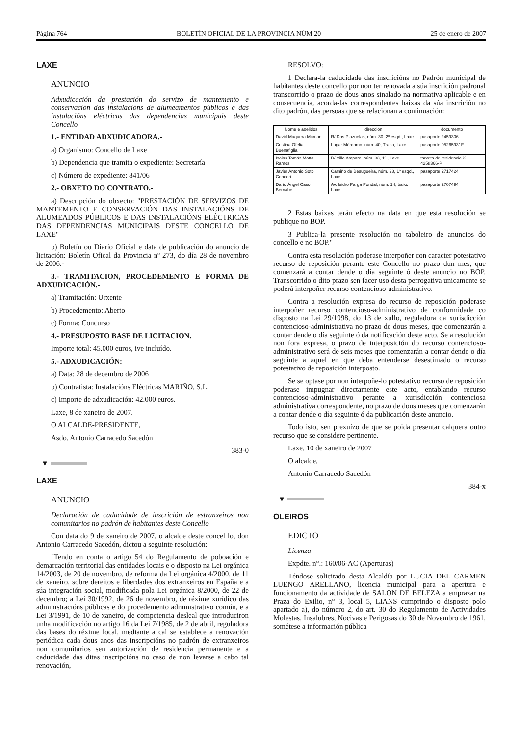Página 764 BOLETÍN OFICIAL DE LA PROVINCIA NÚM 20 25 de enero de 2007
LAXE
ANUNCIO
Adxudicación da prestación do servizo de mantemento e conservación das instalacións de alumeamentos públicos e das instalacións eléctricas das dependencias municipais deste Concello
1.- ENTIDAD ADXUDICADORA.-
a) Organismo: Concello de Laxe
b) Dependencia que tramita o expediente: Secretaría
c) Número de expediente: 841/06
2.- OBXETO DO CONTRATO.-
a) Descripción do obxecto: "PRESTACIÓN DE SERVIZOS DE MANTEMENTO E CONSERVACIÓN DAS INSTALACIÓNS DE ALUMEADOS PÚBLICOS E DAS INSTALACIÓNS ELÉCTRICAS DAS DEPENDENCIAS MUNICIPAIS DESTE CONCELLO DE LAXE"
b) Boletín ou Diarío Oficial e data de publicación do anuncio de licitación: Boletín Ofical da Provincia nº 273, do día 28 de novembro de 2006.-
3.- TRAMITACION, PROCEDEMENTO E FORMA DE ADXUDICACIÓN.-
a) Tramitación: Urxente
b) Procedemento: Aberto
c) Forma: Concurso
4.- PRESUPOSTO BASE DE LICITACION.
Importe total: 45.000 euros, ive incluído.
5.- ADXUDICACIÓN:
a) Data: 28 de decembro de 2006
b) Contratista: Instalacións Eléctricas MARIÑO, S.L.
c) Importe de adxudicación: 42.000 euros.
Laxe, 8 de xaneiro de 2007.
O ALCALDE-PRESIDENTE,
Asdo. Antonio Carracedo Sacedón
383-0
▼
LAXE
ANUNCIO
Declaración de caducidade de inscrición de estranxeiros non comunitarios no padrón de habitantes deste Concello
Con data do 9 de xaneiro de 2007, o alcalde deste concel lo, don Antonio Carracedo Sacedón, dictou a seguinte resolución:
"Tendo en conta o artigo 54 do Regulamento de poboación e demarcación territorial das entidades locais e o disposto na Lei orgánica 14/2003, de 20 de novembro, de reforma da Lei orgánica 4/2000, de 11 de xaneiro, sobre dereitos e liberdades dos extranxeiros en España e a súa integración social, modificada pola Lei orgánica 8/2000, de 22 de decembro; a Lei 30/1992, de 26 de novembro, de réxime xurídico das administracións públicas e do procedemento administrativo común, e a Lei 3/1991, de 10 de xaneiro, de competencia desleal que introduciron unha modificación no artigo 16 da Lei 7/1985, de 2 de abril, reguladora das bases do réxime local, mediante a cal se establece a renovación periódica cada dous anos das inscripcións no padrón de extranxeiros non comunitarios sen autorización de residencia permanente e a caducidade das ditas inscripcións no caso de non levarse a cabo tal renovación,
RESOLVO:
1 Declara-la caducidade das inscricións no Padrón municipal de habitantes deste concello por non ter renovada a súa inscrición padronal transcorrido o prazo de dous anos sinalado na normativa aplicable e en consecuencia, acorda-las correspondentes baixas da súa inscrición no dito padrón, das persoas que se relacionan a continuación:
| Nome e apelidos | dirección | documento |
| --- | --- | --- |
| David Maquera Mamani | R/ Dos Plazuelas, núm. 30, 2º esqd., Laxe | pasaporte 2459306 |
| Cristina Ofelia Buenafiglia | Lugar Mórdomo, núm. 40, Traba, Laxe | pasaporte 05265931F |
| Isaias Tomás Motta Ramos | R/ Villa Amparo, núm. 33, 1º., Laxe | tarxeta de residencia X-4258366-P |
| Javier Antonio Soto Condori | Camiño de Besugueira, núm. 28, 1º esqd., Laxe | pasaporte 2717424 |
| Dario Ángel Caso Bernabe | Av. Isidro Parga Pondal, núm. 14, baixo, Laxe | pasaporte 2707494 |
2 Estas baixas terán efecto na data en que esta resolución se publique no BOP.
3 Publica-la presente resolución no taboleiro de anuncios do concello e no BOP."
Contra esta resolución poderase interpoñer con caracter potestativo recurso de reposición perante este Concello no prazo dun mes, que comenzará a contar dende o día seguinte ó deste anuncio no BOP. Transcorrido o dito prazo sen facer uso desta perrogativa unicamente se poderá interpoñer recurso contencioso-administrativo.
Contra a resolución expresa do recurso de reposición poderase interpoñer recurso contencioso-administrativo de conformidade co disposto na Lei 29/1998, do 13 de xullo, reguladora da xurisdicción contencioso-administrativa no prazo de dous meses, que comenzarán a contar dende o día seguinte ó da notificación deste acto. Se a resolución non fora expresa, o prazo de interposición do recurso contencioso-administrativo será de seis meses que comenzarán a contar dende o día seguinte a aquel en que deba entenderse desestimado o recurso potestativo de reposición interposto.
Se se optase por non interpoñe-lo potestativo recurso de reposición poderase impugnar directamente este acto, entablando recurso contencioso-administrativo perante a xurisdicción contenciosa administrativa correspondente, no prazo de dous meses que comenzarán a contar dende o día seguinte ó da publicación deste anuncio.
Todo isto, sen prexuízo de que se poida presentar calquera outro recurso que se considere pertinente.
Laxe, 10 de xaneiro de 2007
O alcalde,
Antonio Carracedo Sacedón
384-x
▼
OLEIROS
EDICTO
Licenza
Expdte. n°.: 160/06-AC (Aperturas)
Téndose solicitado desta Alcaldía por LUCIA DEL CARMEN LUENGO ARELLANO, licencia municipal para a apertura e funcionamento da actividade de SALON DE BELEZA a emprazar na Praza do Exilio, n° 3, local 5, LIANS cumprindo o disposto polo apartado a), do número 2, do art. 30 do Regulamento de Actividades Molestas, Insalubres, Nocivas e Perigosas do 30 de Novembro de 1961, sométese a información pública